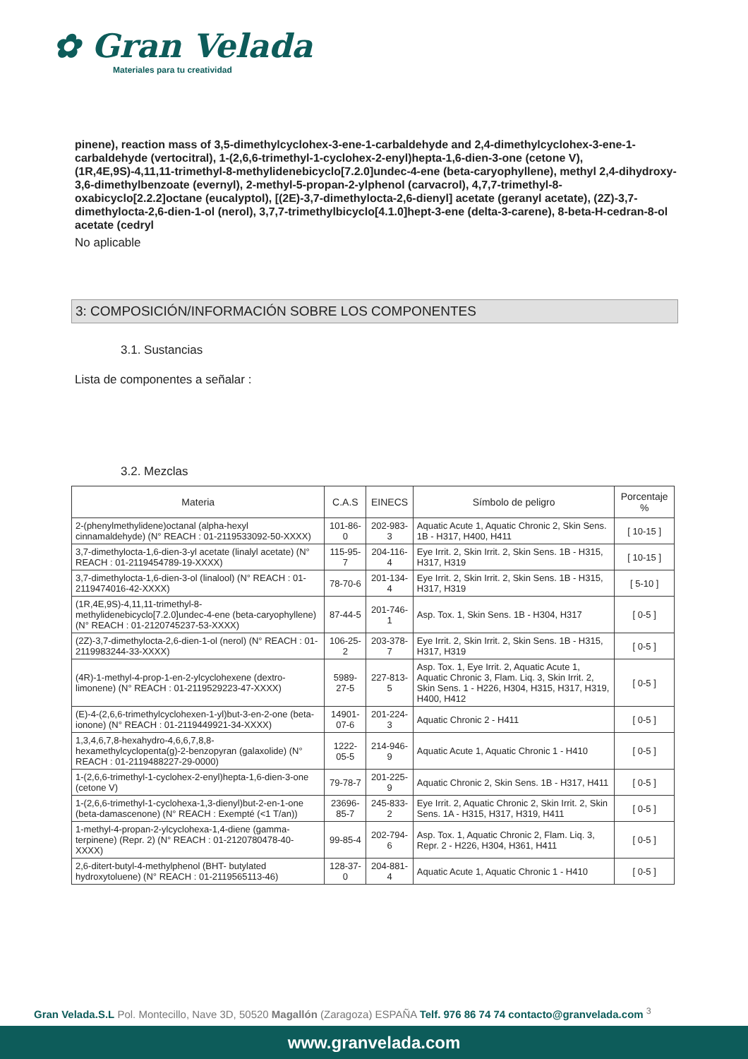✿ Gran Velada
Materiales para tu creatividad
pinene), reaction mass of 3,5-dimethylcyclohex-3-ene-1-carbaldehyde and 2,4-dimethylcyclohex-3-ene-1-carbaldehyde (vertocitral), 1-(2,6,6-trimethyl-1-cyclohex-2-enyl)hepta-1,6-dien-3-one (cetone V), (1R,4E,9S)-4,11,11-trimethyl-8-methylidenebicyclo[7.2.0]undec-4-ene (beta-caryophyllene), methyl 2,4-dihydroxy-3,6-dimethylbenzoate (evernyl), 2-methyl-5-propan-2-ylphenol (carvacrol), 4,7,7-trimethyl-8-oxabicyclo[2.2.2]octane (eucalyptol), [(2E)-3,7-dimethylocta-2,6-dienyl] acetate (geranyl acetate), (2Z)-3,7-dimethylocta-2,6-dien-1-ol (nerol), 3,7,7-trimethylbicyclo[4.1.0]hept-3-ene (delta-3-carene), 8-beta-H-cedran-8-ol acetate (cedryl
No aplicable
3: COMPOSICIÓN/INFORMACIÓN SOBRE LOS COMPONENTES
3.1. Sustancias
Lista de componentes a señalar :
3.2. Mezclas
| Materia | C.A.S | EINECS | Símbolo de peligro | Porcentaje % |
| --- | --- | --- | --- | --- |
| 2-(phenylmethylidene)octanal (alpha-hexyl cinnamaldehyde) (N° REACH : 01-2119533092-50-XXXX) | 101-86-0 | 202-983-3 | Aquatic Acute 1, Aquatic Chronic 2, Skin Sens. 1B - H317, H400, H411 | [ 10-15 ] |
| 3,7-dimethylocta-1,6-dien-3-yl acetate (linalyl acetate) (N° REACH : 01-2119454789-19-XXXX) | 115-95-7 | 204-116-4 | Eye Irrit. 2, Skin Irrit. 2, Skin Sens. 1B - H315, H317, H319 | [ 10-15 ] |
| 3,7-dimethylocta-1,6-dien-3-ol (linalool) (N° REACH : 01-2119474016-42-XXXX) | 78-70-6 | 201-134-4 | Eye Irrit. 2, Skin Irrit. 2, Skin Sens. 1B - H315, H317, H319 | [ 5-10 ] |
| (1R,4E,9S)-4,11,11-trimethyl-8-methylidenebicyclo[7.2.0]undec-4-ene (beta-caryophyllene) (N° REACH : 01-2120745237-53-XXXX) | 87-44-5 | 201-746-1 | Asp. Tox. 1, Skin Sens. 1B - H304, H317 | [ 0-5 ] |
| (2Z)-3,7-dimethylocta-2,6-dien-1-ol (nerol) (N° REACH : 01-2119983244-33-XXXX) | 106-25-2 | 203-378-7 | Eye Irrit. 2, Skin Irrit. 2, Skin Sens. 1B - H315, H317, H319 | [ 0-5 ] |
| (4R)-1-methyl-4-prop-1-en-2-ylcyclohexene (dextro-limonene) (N° REACH : 01-2119529223-47-XXXX) | 5989-27-5 | 227-813-5 | Asp. Tox. 1, Eye Irrit. 2, Aquatic Acute 1, Aquatic Chronic 3, Flam. Liq. 3, Skin Irrit. 2, Skin Sens. 1 - H226, H304, H315, H317, H319, H400, H412 | [ 0-5 ] |
| (E)-4-(2,6,6-trimethylcyclohexen-1-yl)but-3-en-2-one (beta-ionone) (N° REACH : 01-2119449921-34-XXXX) | 14901-07-6 | 201-224-3 | Aquatic Chronic 2 - H411 | [ 0-5 ] |
| 1,3,4,6,7,8-hexahydro-4,6,6,7,8,8-hexamethylcyclopenta(g)-2-benzopyran (galaxolide) (N° REACH : 01-2119488227-29-0000) | 1222-05-5 | 214-946-9 | Aquatic Acute 1, Aquatic Chronic 1 - H410 | [ 0-5 ] |
| 1-(2,6,6-trimethyl-1-cyclohex-2-enyl)hepta-1,6-dien-3-one (cetone V) | 79-78-7 | 201-225-9 | Aquatic Chronic 2, Skin Sens. 1B - H317, H411 | [ 0-5 ] |
| 1-(2,6,6-trimethyl-1-cyclohexa-1,3-dienyl)but-2-en-1-one (beta-damascenone) (N° REACH : Exempté (<1 T/an)) | 23696-85-7 | 245-833-2 | Eye Irrit. 2, Aquatic Chronic 2, Skin Irrit. 2, Skin Sens. 1A - H315, H317, H319, H411 | [ 0-5 ] |
| 1-methyl-4-propan-2-ylcyclohexa-1,4-diene (gamma-terpinene) (Repr. 2) (N° REACH : 01-2120780478-40-XXXX) | 99-85-4 | 202-794-6 | Asp. Tox. 1, Aquatic Chronic 2, Flam. Liq. 3, Repr. 2 - H226, H304, H361, H411 | [ 0-5 ] |
| 2,6-ditert-butyl-4-methylphenol (BHT- butylated hydroxytoluene) (N° REACH : 01-2119565113-46) | 128-37-0 | 204-881-4 | Aquatic Acute 1, Aquatic Chronic 1 - H410 | [ 0-5 ] |
Gran Velada.S.L Pol. Montecillo, Nave 3D, 50520 Magallón (Zaragoza) ESPAÑA Telf. 976 86 74 74 contacto@granvelada.com <sup>3</sup>
www.granvelada.com